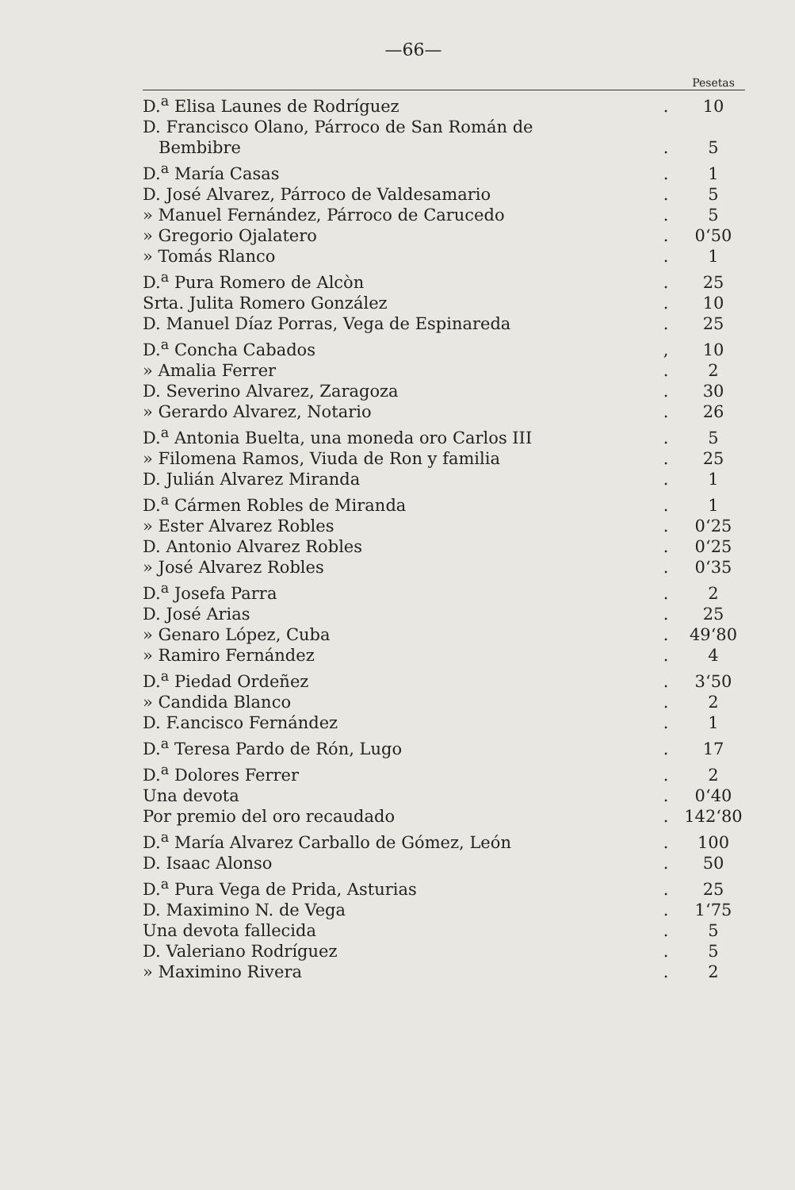—66—
| | | Pesetas |
| --- | --- | --- |
| D.<sup>a</sup> Elisa Launes de Rodríguez | . | 10 |
| D. Francisco Olano, Párroco de San Román de Bembibre | . | 5 |
| D.<sup>a</sup> María Casas | . | 1 |
| D. José Alvarez, Párroco de Valdesamario | . | 5 |
| » Manuel Fernández, Párroco de Carucedo | . | 5 |
| » Gregorio Ojalatero | . | 0‘50 |
| » Tomás Rlanco | . | 1 |
| D.<sup>a</sup> Pura Romero de Alcòn | . | 25 |
| Srta. Julita Romero González | . | 10 |
| D. Manuel Díaz Porras, Vega de Espinareda | . | 25 |
| D.<sup>a</sup> Concha Cabados | , | 10 |
| » Amalia Ferrer | . | 2 |
| D. Severino Alvarez, Zaragoza | . | 30 |
| » Gerardo Alvarez, Notario | . | 26 |
| D.<sup>a</sup> Antonia Buelta, una moneda oro Carlos III | . | 5 |
| » Filomena Ramos, Viuda de Ron y familia | . | 25 |
| D. Julián Alvarez Miranda | . | 1 |
| D.<sup>a</sup> Cármen Robles de Miranda | . | 1 |
| » Ester Alvarez Robles | . | 0‘25 |
| D. Antonio Alvarez Robles | . | 0‘25 |
| » José Alvarez Robles | . | 0‘35 |
| D.<sup>a</sup> Josefa Parra | . | 2 |
| D. José Arias | . | 25 |
| » Genaro López, Cuba | . | 49‘80 |
| » Ramiro Fernández | . | 4 |
| D.<sup>a</sup> Piedad Ordeñez | . | 3‘50 |
| » Candida Blanco | . | 2 |
| D. F.ancisco Fernández | . | 1 |
| D.<sup>a</sup> Teresa Pardo de Rón, Lugo | . | 17 |
| D.<sup>a</sup> Dolores Ferrer | . | 2 |
| Una devota | . | 0‘40 |
| Por premio del oro recaudado | . | 142‘80 |
| D.<sup>a</sup> María Alvarez Carballo de Gómez, León | . | 100 |
| D. Isaac Alonso | . | 50 |
| D.<sup>a</sup> Pura Vega de Prida, Asturias | . | 25 |
| D. Maximino N. de Vega | . | 1‘75 |
| Una devota fallecida | . | 5 |
| D. Valeriano Rodríguez | . | 5 |
| » Maximino Rivera | . | 2 |